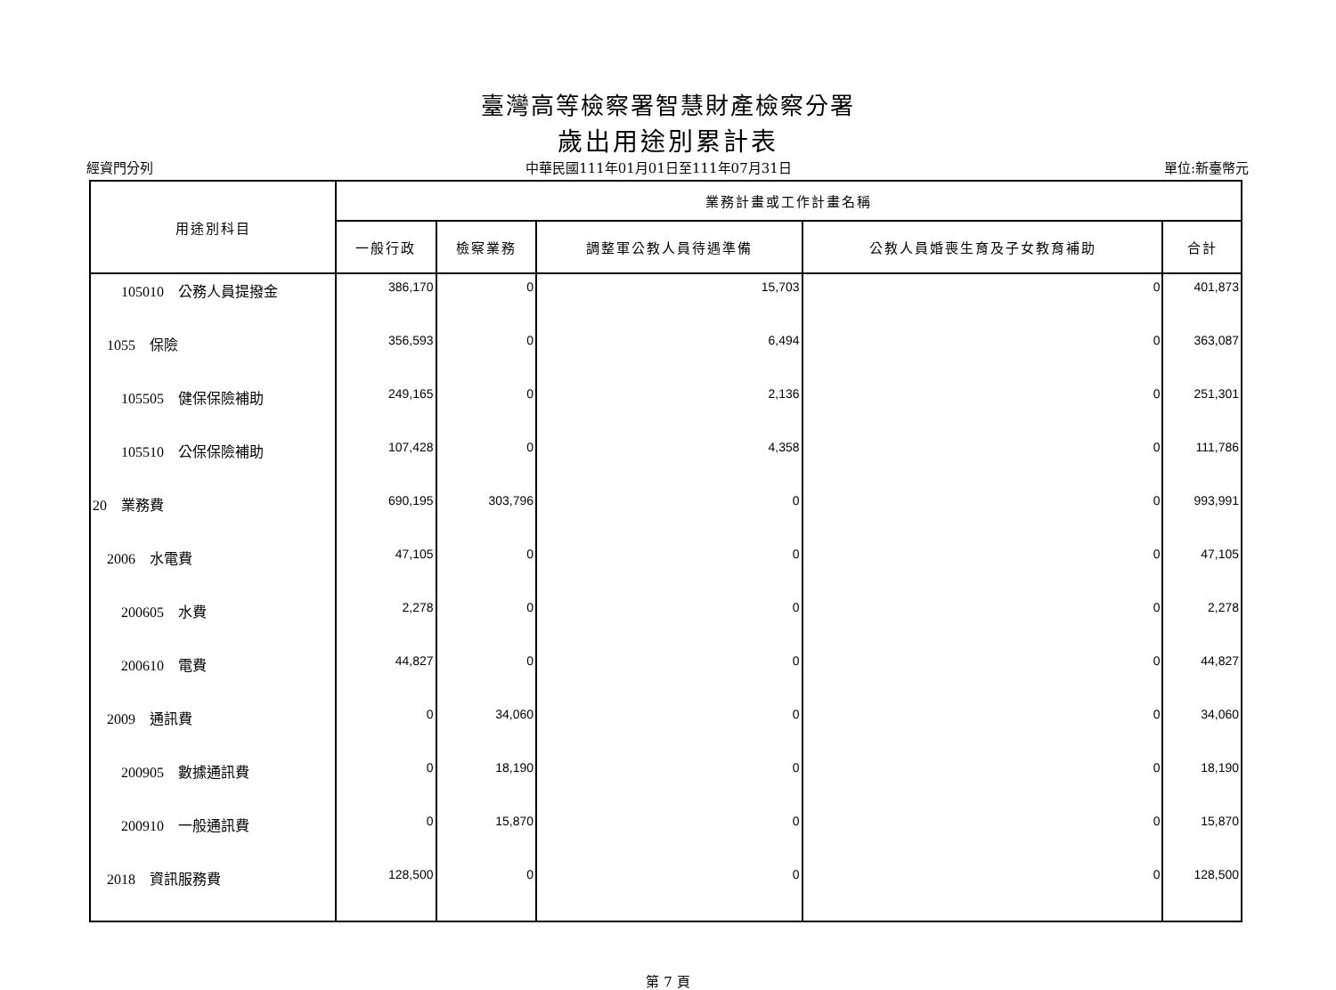臺灣高等檢察署智慧財產檢察分署
歲出用途別累計表
經資門分列 中華民國111年01月01日至111年07月31日 單位:新臺幣元
| 用途別科目 | 業務計畫或工作計畫名稱 | | | | |
| --- | --- | --- | --- | --- | --- |
| | 一般行政 | 檢察業務 | 調整軍公教人員待遇準備 | 公教人員婚喪生育及子女教育補助 | 合計 |
| 105010 公務人員提撥金 | 386,170 | 0 | 15,703 | 0 | 401,873 |
| 1055 保險 | 356,593 | 0 | 6,494 | 0 | 363,087 |
| 105505 健保保險補助 | 249,165 | 0 | 2,136 | 0 | 251,301 |
| 105510 公保保險補助 | 107,428 | 0 | 4,358 | 0 | 111,786 |
| 20 業務費 | 690,195 | 303,796 | 0 | 0 | 993,991 |
| 2006 水電費 | 47,105 | 0 | 0 | 0 | 47,105 |
| 200605 水費 | 2,278 | 0 | 0 | 0 | 2,278 |
| 200610 電費 | 44,827 | 0 | 0 | 0 | 44,827 |
| 2009 通訊費 | 0 | 34,060 | 0 | 0 | 34,060 |
| 200905 數據通訊費 | 0 | 18,190 | 0 | 0 | 18,190 |
| 200910 一般通訊費 | 0 | 15,870 | 0 | 0 | 15,870 |
| 2018 資訊服務費 | 128,500 | 0 | 0 | 0 | 128,500 |
第 7 頁